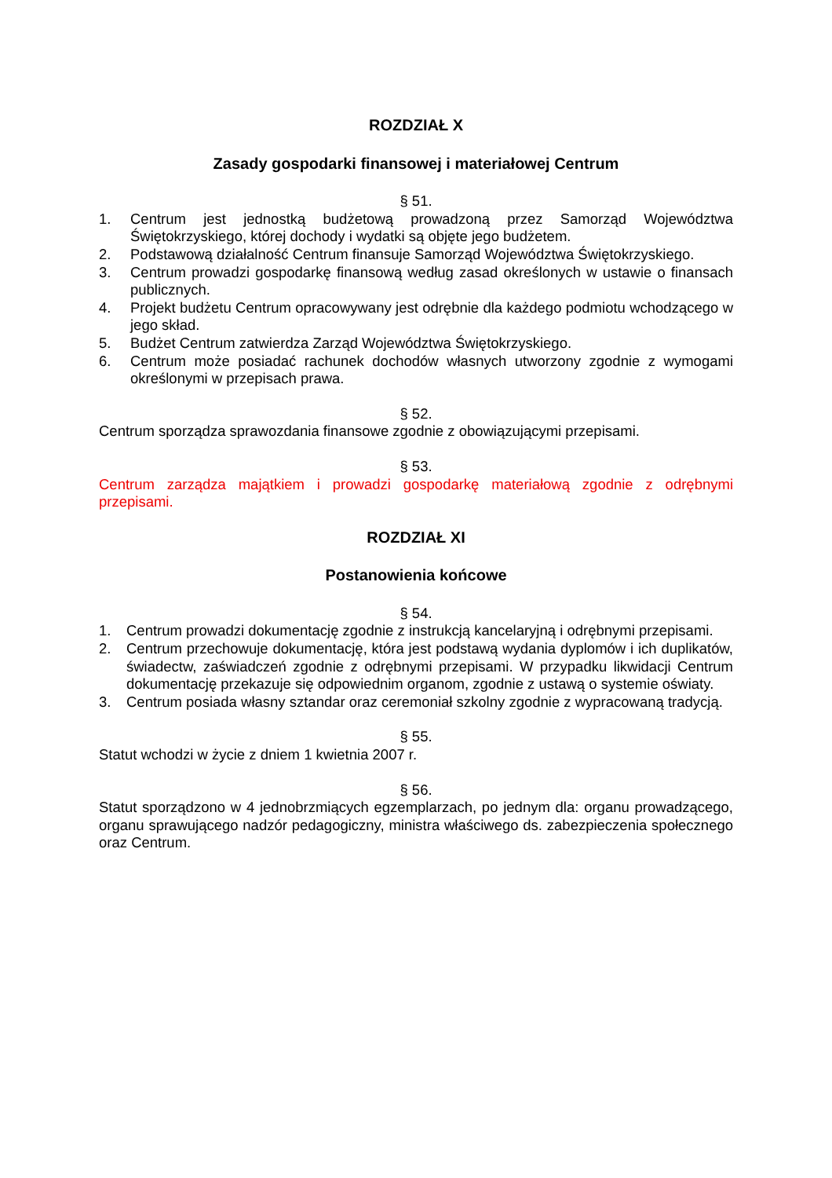ROZDZIAŁ X
Zasady gospodarki finansowej i materiałowej Centrum
§ 51.
1. Centrum jest jednostką budżetową prowadzoną przez Samorząd Województwa Świętokrzyskiego, której dochody i wydatki są objęte jego budżetem.
2. Podstawową działalność Centrum finansuje Samorząd Województwa Świętokrzyskiego.
3. Centrum prowadzi gospodarkę finansową według zasad określonych w ustawie o finansach publicznych.
4. Projekt budżetu Centrum opracowywany jest odrębnie dla każdego podmiotu wchodzącego w jego skład.
5. Budżet Centrum zatwierdza Zarząd Województwa Świętokrzyskiego.
6. Centrum może posiadać rachunek dochodów własnych utworzony zgodnie z wymogami określonymi w przepisach prawa.
§ 52.
Centrum sporządza sprawozdania finansowe zgodnie z obowiązującymi przepisami.
§ 53.
Centrum zarządza majątkiem i prowadzi gospodarkę materiałową zgodnie z odrębnymi przepisami.
ROZDZIAŁ XI
Postanowienia końcowe
§ 54.
1. Centrum prowadzi dokumentację zgodnie z instrukcją kancelaryjną i odrębnymi przepisami.
2. Centrum przechowuje dokumentację, która jest podstawą wydania dyplomów i ich duplikatów, świadectw, zaświadczeń zgodnie z odrębnymi przepisami. W przypadku likwidacji Centrum dokumentację przekazuje się odpowiednim organom, zgodnie z ustawą o systemie oświaty.
3. Centrum posiada własny sztandar oraz ceremoniał szkolny zgodnie z wypracowaną tradycją.
§ 55.
Statut wchodzi w życie z dniem 1 kwietnia 2007 r.
§ 56.
Statut sporządzono w 4 jednobrzmiących egzemplarzach, po jednym dla: organu prowadzącego, organu sprawującego nadzór pedagogiczny, ministra właściwego ds. zabezpieczenia społecznego oraz Centrum.